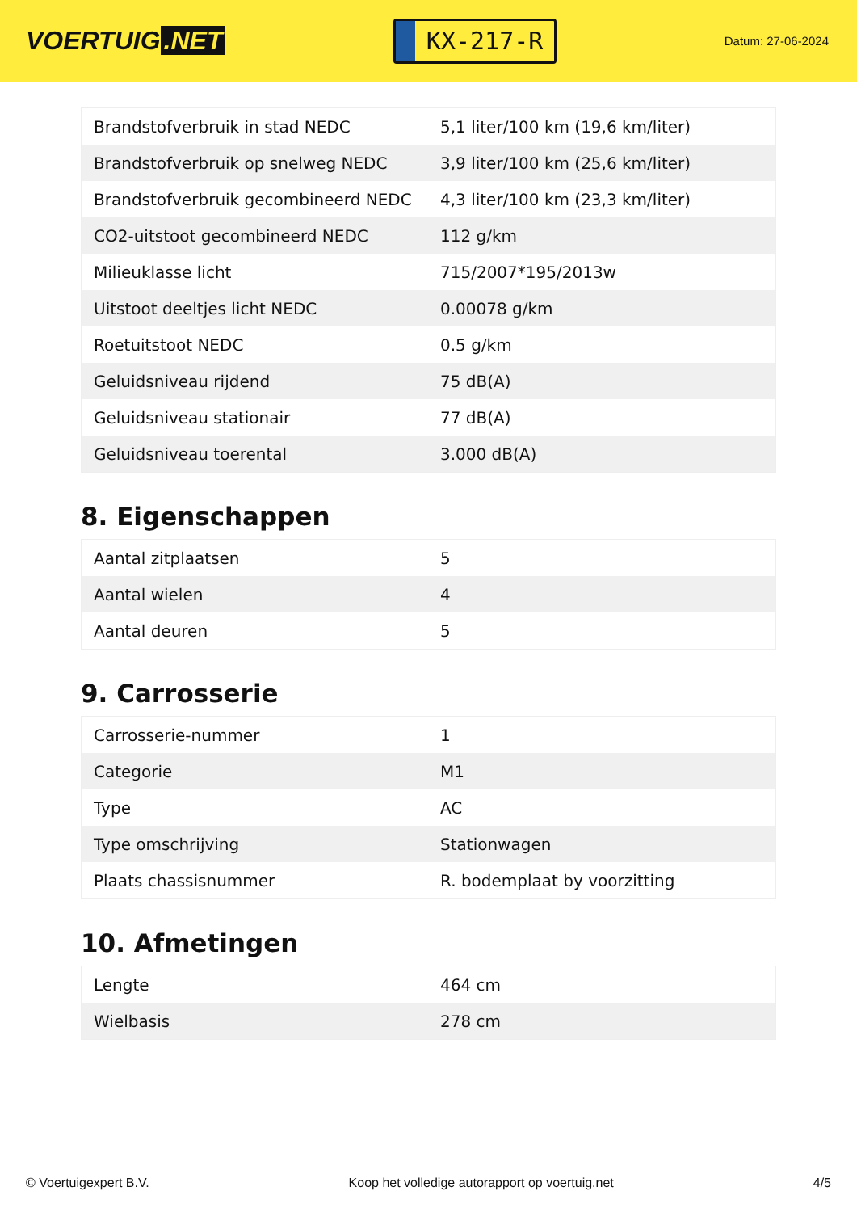VOERTUIG.NET
KX-217-R
Datum: 27-06-2024
| Brandstofverbruik in stad NEDC | 5,1 liter/100 km (19,6 km/liter) |
| Brandstofverbruik op snelweg NEDC | 3,9 liter/100 km (25,6 km/liter) |
| Brandstofverbruik gecombineerd NEDC | 4,3 liter/100 km (23,3 km/liter) |
| CO2-uitstoot gecombineerd NEDC | 112 g/km |
| Milieuklasse licht | 715/2007*195/2013w |
| Uitstoot deeltjes licht NEDC | 0.00078 g/km |
| Roetuitstoot NEDC | 0.5 g/km |
| Geluidsniveau rijdend | 75 dB(A) |
| Geluidsniveau stationair | 77 dB(A) |
| Geluidsniveau toerental | 3.000 dB(A) |
8. Eigenschappen
| Aantal zitplaatsen | 5 |
| Aantal wielen | 4 |
| Aantal deuren | 5 |
9. Carrosserie
| Carrosserie-nummer | 1 |
| Categorie | M1 |
| Type | AC |
| Type omschrijving | Stationwagen |
| Plaats chassisnummer | R. bodemplaat by voorzitting |
10. Afmetingen
| Lengte | 464 cm |
| Wielbasis | 278 cm |
© Voertuigexpert B.V. Koop het volledige autorapport op voertuig.net 4/5